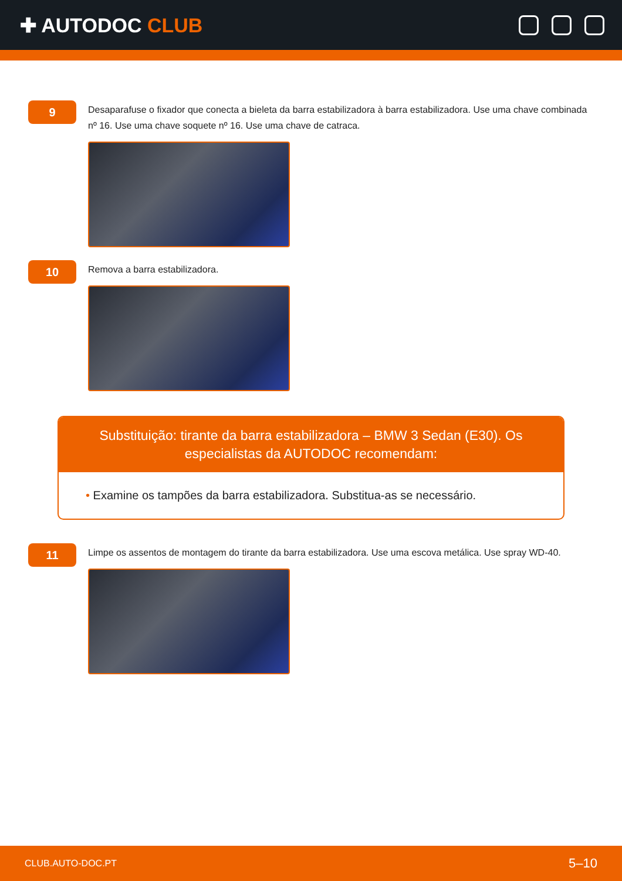✚ AUTODOC CLUB
9
Desaparafuse o fixador que conecta a bieleta da barra estabilizadora à barra estabilizadora. Use uma chave combinada nº 16. Use uma chave soquete nº 16. Use uma chave de catraca.
10
Remova a barra estabilizadora.
Substituição: tirante da barra estabilizadora – BMW 3 Sedan (E30). Os especialistas da AUTODOC recomendam:
• Examine os tampões da barra estabilizadora. Substitua-as se necessário.
11
Limpe os assentos de montagem do tirante da barra estabilizadora. Use uma escova metálica. Use spray WD-40.
CLUB.AUTO-DOC.PT 5–10